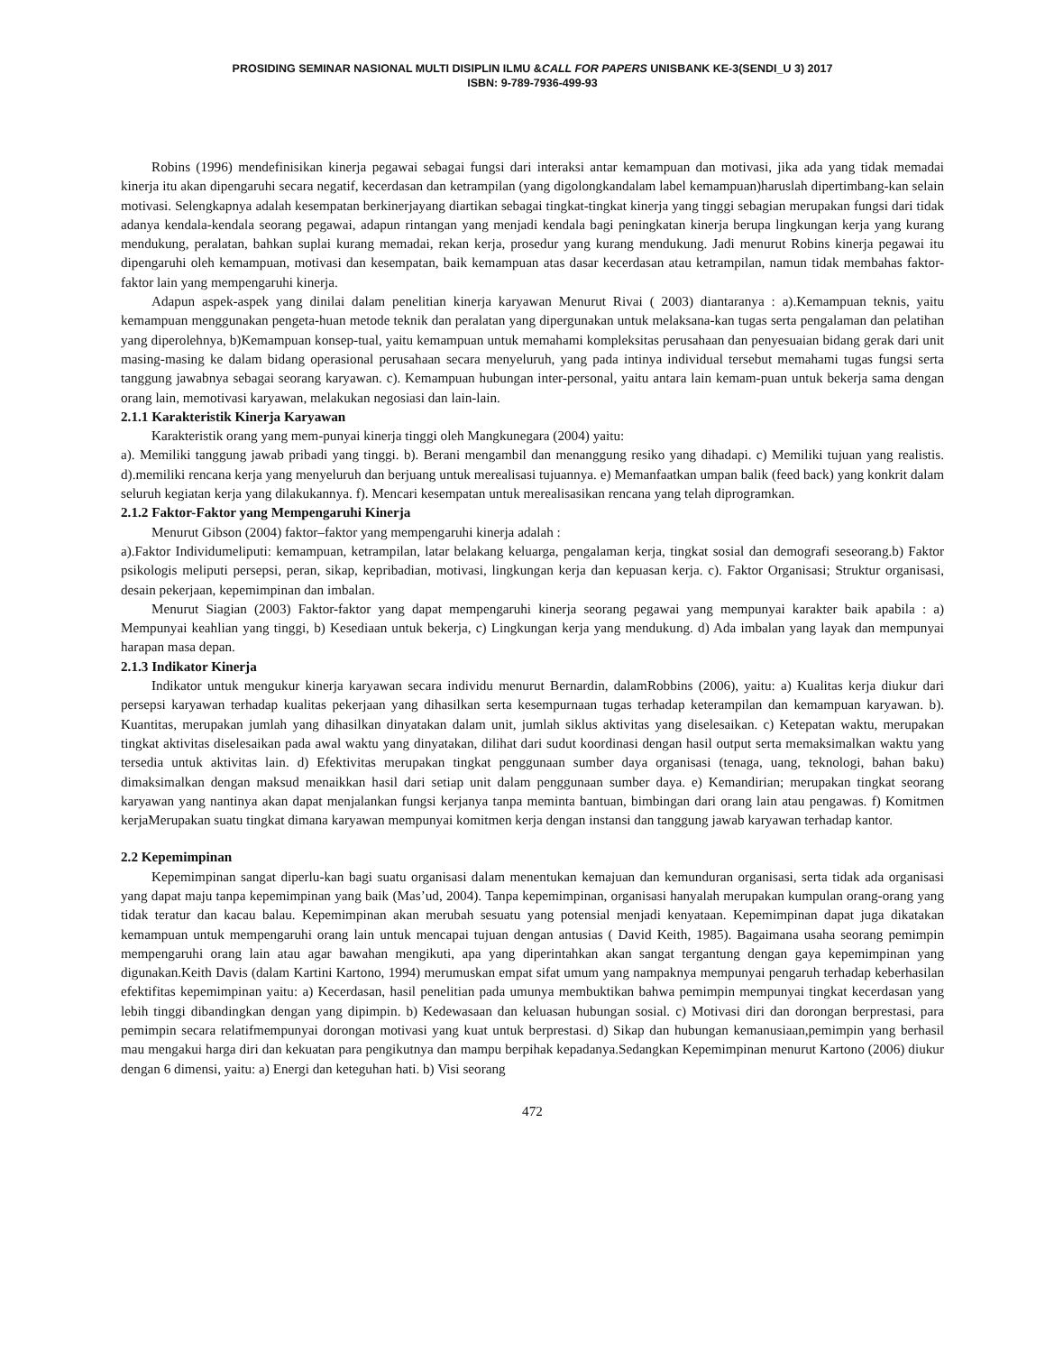PROSIDING SEMINAR NASIONAL MULTI DISIPLIN ILMU &CALL FOR PAPERS UNISBANK KE-3(SENDI_U 3) 2017
ISBN: 9-789-7936-499-93
Robins (1996) mendefinisikan kinerja pegawai sebagai fungsi dari interaksi antar kemampuan dan motivasi, jika ada yang tidak memadai kinerja itu akan dipengaruhi secara negatif, kecerdasan dan ketrampilan (yang digolongkandalam label kemampuan)haruslah dipertimbang-kan selain motivasi. Selengkapnya adalah kesempatan berkinerjayang diartikan sebagai tingkat-tingkat kinerja yang tinggi sebagian merupakan fungsi dari tidak adanya kendala-kendala seorang pegawai, adapun rintangan yang menjadi kendala bagi peningkatan kinerja berupa lingkungan kerja yang kurang mendukung, peralatan, bahkan suplai kurang memadai, rekan kerja, prosedur yang kurang mendukung. Jadi menurut Robins kinerja pegawai itu dipengaruhi oleh kemampuan, motivasi dan kesempatan, baik kemampuan atas dasar kecerdasan atau ketrampilan, namun tidak membahas faktor-faktor lain yang mempengaruhi kinerja.
Adapun aspek-aspek yang dinilai dalam penelitian kinerja karyawan Menurut Rivai ( 2003) diantaranya : a).Kemampuan teknis, yaitu kemampuan menggunakan pengeta-huan metode teknik dan peralatan yang dipergunakan untuk melaksana-kan tugas serta pengalaman dan pelatihan yang diperolehnya, b)Kemampuan konsep-tual, yaitu kemampuan untuk memahami kompleksitas perusahaan dan penyesuaian bidang gerak dari unit masing-masing ke dalam bidang operasional perusahaan secara menyeluruh, yang pada intinya individual tersebut memahami tugas fungsi serta tanggung jawabnya sebagai seorang karyawan. c). Kemampuan hubungan inter-personal, yaitu antara lain kemam-puan untuk bekerja sama dengan orang lain, memotivasi karyawan, melakukan negosiasi dan lain-lain.
2.1.1 Karakteristik Kinerja Karyawan
Karakteristik orang yang mem-punyai kinerja tinggi oleh Mangkunegara (2004) yaitu:
a). Memiliki tanggung jawab pribadi yang tinggi. b). Berani mengambil dan menanggung resiko yang dihadapi. c) Memiliki tujuan yang realistis. d).memiliki rencana kerja yang menyeluruh dan berjuang untuk merealisasi tujuannya. e) Memanfaatkan umpan balik (feed back) yang konkrit dalam seluruh kegiatan kerja yang dilakukannya. f). Mencari kesempatan untuk merealisasikan rencana yang telah diprogramkan.
2.1.2 Faktor-Faktor yang Mempengaruhi Kinerja
Menurut Gibson (2004) faktor–faktor yang mempengaruhi kinerja adalah :
a).Faktor Individumeliputi: kemampuan, ketrampilan, latar belakang keluarga, pengalaman kerja, tingkat sosial dan demografi seseorang.b) Faktor psikologis meliputi persepsi, peran, sikap, kepribadian, motivasi, lingkungan kerja dan kepuasan kerja. c). Faktor Organisasi; Struktur organisasi, desain pekerjaan, kepemimpinan dan imbalan.
Menurut Siagian (2003) Faktor-faktor yang dapat mempengaruhi kinerja seorang pegawai yang mempunyai karakter baik apabila : a) Mempunyai keahlian yang tinggi, b) Kesediaan untuk bekerja, c) Lingkungan kerja yang mendukung. d) Ada imbalan yang layak dan mempunyai harapan masa depan.
2.1.3 Indikator Kinerja
Indikator untuk mengukur kinerja karyawan secara individu menurut Bernardin, dalamRobbins (2006), yaitu: a) Kualitas kerja diukur dari persepsi karyawan terhadap kualitas pekerjaan yang dihasilkan serta kesempurnaan tugas terhadap keterampilan dan kemampuan karyawan. b). Kuantitas, merupakan jumlah yang dihasilkan dinyatakan dalam unit, jumlah siklus aktivitas yang diselesaikan. c) Ketepatan waktu, merupakan tingkat aktivitas diselesaikan pada awal waktu yang dinyatakan, dilihat dari sudut koordinasi dengan hasil output serta memaksimalkan waktu yang tersedia untuk aktivitas lain. d) Efektivitas merupakan tingkat penggunaan sumber daya organisasi (tenaga, uang, teknologi, bahan baku) dimaksimalkan dengan maksud menaikkan hasil dari setiap unit dalam penggunaan sumber daya. e) Kemandirian; merupakan tingkat seorang karyawan yang nantinya akan dapat menjalankan fungsi kerjanya tanpa meminta bantuan, bimbingan dari orang lain atau pengawas. f) Komitmen kerjaMerupakan suatu tingkat dimana karyawan mempunyai komitmen kerja dengan instansi dan tanggung jawab karyawan terhadap kantor.
2.2 Kepemimpinan
Kepemimpinan sangat diperlu-kan bagi suatu organisasi dalam menentukan kemajuan dan kemunduran organisasi, serta tidak ada organisasi yang dapat maju tanpa kepemimpinan yang baik (Mas’ud, 2004). Tanpa kepemimpinan, organisasi hanyalah merupakan kumpulan orang-orang yang tidak teratur dan kacau balau. Kepemimpinan akan merubah sesuatu yang potensial menjadi kenyataan. Kepemimpinan dapat juga dikatakan kemampuan untuk mempengaruhi orang lain untuk mencapai tujuan dengan antusias ( David Keith, 1985). Bagaimana usaha seorang pemimpin mempengaruhi orang lain atau agar bawahan mengikuti, apa yang diperintahkan akan sangat tergantung dengan gaya kepemimpinan yang digunakan.Keith Davis (dalam Kartini Kartono, 1994) merumuskan empat sifat umum yang nampaknya mempunyai pengaruh terhadap keberhasilan efektifitas kepemimpinan yaitu: a) Kecerdasan, hasil penelitian pada umunya membuktikan bahwa pemimpin mempunyai tingkat kecerdasan yang lebih tinggi dibandingkan dengan yang dipimpin. b) Kedewasaan dan keluasan hubungan sosial. c) Motivasi diri dan dorongan berprestasi, para pemimpin secara relatifmempunyai dorongan motivasi yang kuat untuk berprestasi. d) Sikap dan hubungan kemanusiaan,pemimpin yang berhasil mau mengakui harga diri dan kekuatan para pengikutnya dan mampu berpihak kepadanya.Sedangkan Kepemimpinan menurut Kartono (2006) diukur dengan 6 dimensi, yaitu: a) Energi dan keteguhan hati. b) Visi seorang
472